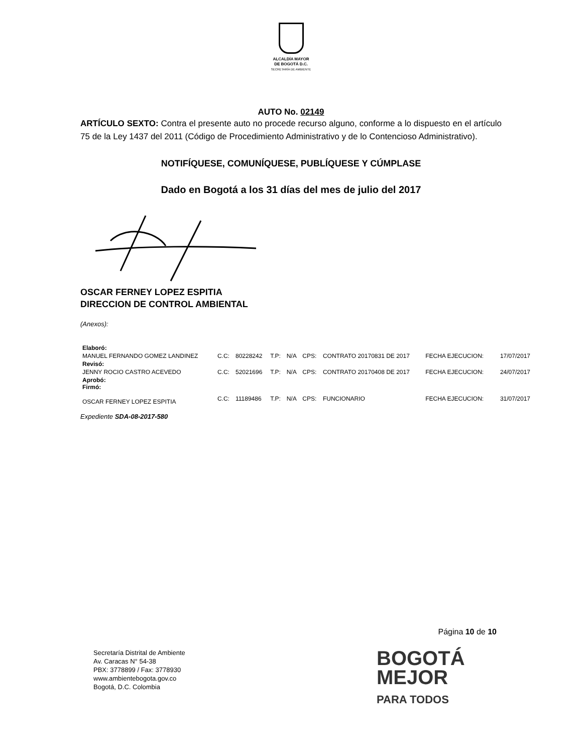ALCALDÍA MAYOR
DE BOGOTÁ D.C.
SECRETARÍA DE AMBIENTE
AUTO No. 02149
ARTÍCULO SEXTO: Contra el presente auto no procede recurso alguno, conforme a lo dispuesto en el artículo 75 de la Ley 1437 del 2011 (Código de Procedimiento Administrativo y de lo Contencioso Administrativo).
NOTIFÍQUESE, COMUNÍQUESE, PUBLÍQUESE Y CÚMPLASE
Dado en Bogotá a los 31 días del mes de julio del 2017
OSCAR FERNEY LOPEZ ESPITIA
DIRECCION DE CONTROL AMBIENTAL
(Anexos):
| Elaboró: | | | | | | | | |
| MANUEL FERNANDO GOMEZ LANDINEZ | C.C: | 80228242 | T.P: | N/A | CPS: | CONTRATO 20170831 DE 2017 | FECHA EJECUCION: | 17/07/2017 |
| Revisó: | | | | | | | | |
| JENNY ROCIO CASTRO ACEVEDO | C.C: | 52021696 | T.P: | N/A | CPS: | CONTRATO 20170408 DE 2017 | FECHA EJECUCION: | 24/07/2017 |
| Aprobó: Firmó: | | | | | | | | |
| OSCAR FERNEY LOPEZ ESPITIA | C.C: | 11189486 | T.P: | N/A | CPS: | FUNCIONARIO | FECHA EJECUCION: | 31/07/2017 |
Expediente SDA-08-2017-580
Página 10 de 10
Secretaría Distrital de Ambiente
Av. Caracas N° 54-38
PBX: 3778899 / Fax: 3778930
www.ambientebogota.gov.co
Bogotá, D.C. Colombia
BOGOTÁ
MEJOR
PARA TODOS